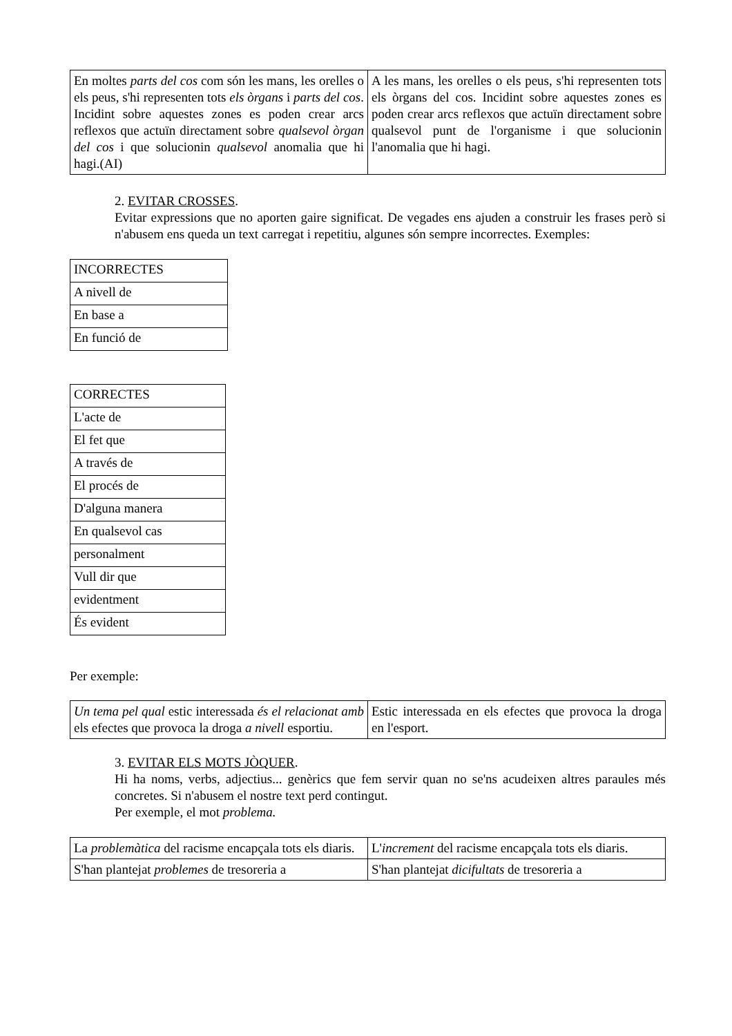| En moltes parts del cos com són les mans, les orelles o els peus, s'hi representen tots els òrgans i parts del cos . Incidint sobre aquestes zones es poden crear arcs reflexos que actuïn directament sobre qualsevol òrgan del cos i que solucionin qualsevol anomalia que hi hagi.(AI) | A les mans, les orelles o els peus, s'hi representen tots els òrgans del cos. Incidint sobre aquestes zones es poden crear arcs reflexos que actuïn directament sobre qualsevol punt de l'organisme i que solucionin l'anomalia que hi hagi. |
2. EVITAR CROSSES.
Evitar expressions que no aporten gaire significat. De vegades ens ajuden a construir les frases però si n'abusem ens queda un text carregat i repetitiu, algunes són sempre incorrectes. Exemples:
| INCORRECTES |
| A nivell de |
| En base a |
| En funció de |
| CORRECTES |
| L'acte de |
| El fet que |
| A través de |
| El procés de |
| D'alguna manera |
| En qualsevol cas |
| personalment |
| Vull dir que |
| evidentment |
| És evident |
Per exemple:
| Un tema pel qual estic interessada és el relacionat amb els efectes que provoca la droga a nivell esportiu. | Estic interessada en els efectes que provoca la droga en l'esport. |
3. EVITAR ELS MOTS JÒQUER.
Hi ha noms, verbs, adjectius... genèrics que fem servir quan no se'ns acudeixen altres paraules més concretes. Si n'abusem el nostre text perd contingut.
Per exemple, el mot problema.
| La problemàtica del racisme encapçala tots els diaris. | L' increment del racisme encapçala tots els diaris. |
| S'han plantejat problemes de tresoreria a | S'han plantejat dicifultats de tresoreria a |